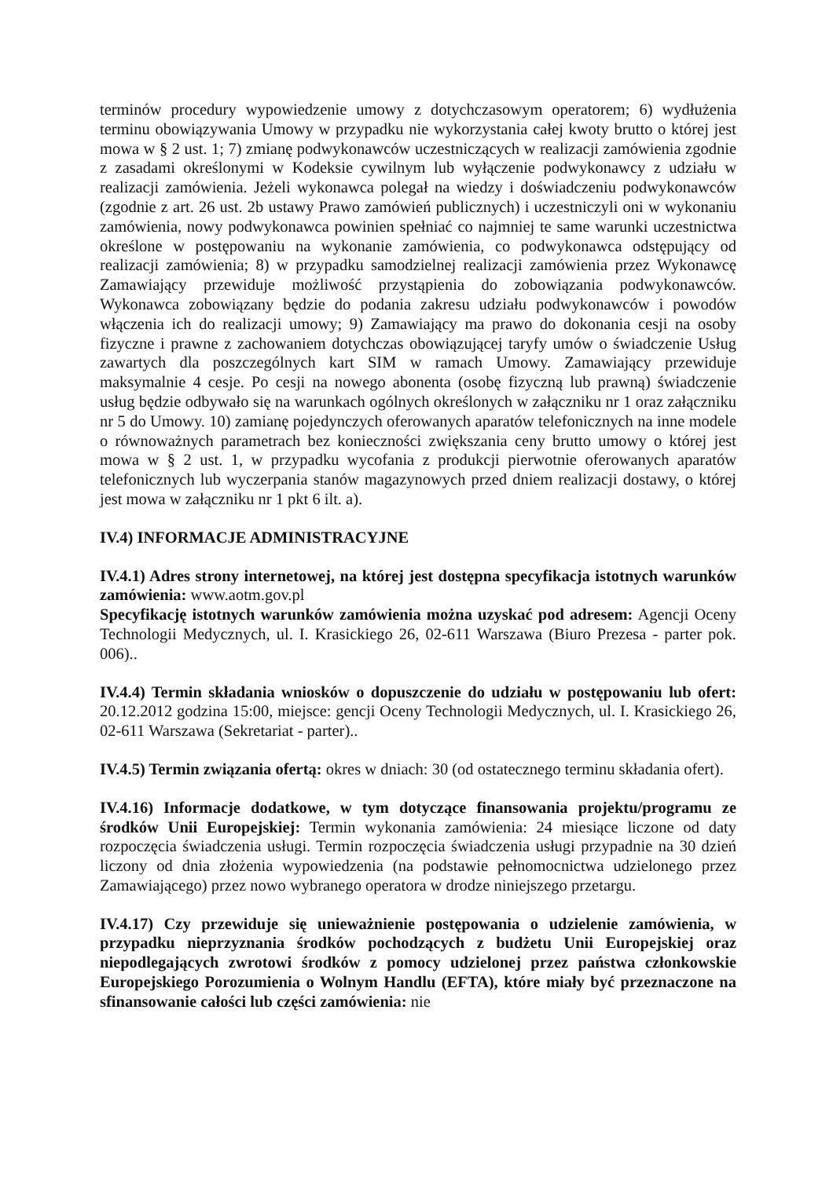terminów procedury wypowiedzenie umowy z dotychczasowym operatorem; 6) wydłużenia terminu obowiązywania Umowy w przypadku nie wykorzystania całej kwoty brutto o której jest mowa w § 2 ust. 1; 7) zmianę podwykonawców uczestniczących w realizacji zamówienia zgodnie z zasadami określonymi w Kodeksie cywilnym lub wyłączenie podwykonawcy z udziału w realizacji zamówienia. Jeżeli wykonawca polegał na wiedzy i doświadczeniu podwykonawców (zgodnie z art. 26 ust. 2b ustawy Prawo zamówień publicznych) i uczestniczyli oni w wykonaniu zamówienia, nowy podwykonawca powinien spełniać co najmniej te same warunki uczestnictwa określone w postępowaniu na wykonanie zamówienia, co podwykonawca odstępujący od realizacji zamówienia; 8) w przypadku samodzielnej realizacji zamówienia przez Wykonawcę Zamawiający przewiduje możliwość przystąpienia do zobowiązania podwykonawców. Wykonawca zobowiązany będzie do podania zakresu udziału podwykonawców i powodów włączenia ich do realizacji umowy; 9) Zamawiający ma prawo do dokonania cesji na osoby fizyczne i prawne z zachowaniem dotychczas obowiązującej taryfy umów o świadczenie Usług zawartych dla poszczególnych kart SIM w ramach Umowy. Zamawiający przewiduje maksymalnie 4 cesje. Po cesji na nowego abonenta (osobę fizyczną lub prawną) świadczenie usług będzie odbywało się na warunkach ogólnych określonych w załączniku nr 1 oraz załączniku nr 5 do Umowy. 10) zamianę pojedynczych oferowanych aparatów telefonicznych na inne modele o równoważnych parametrach bez konieczności zwiększania ceny brutto umowy o której jest mowa w § 2 ust. 1, w przypadku wycofania z produkcji pierwotnie oferowanych aparatów telefonicznych lub wyczerpania stanów magazynowych przed dniem realizacji dostawy, o której jest mowa w załączniku nr 1 pkt 6 ilt. a).
IV.4) INFORMACJE ADMINISTRACYJNE
IV.4.1) Adres strony internetowej, na której jest dostępna specyfikacja istotnych warunków zamówienia: www.aotm.gov.pl
Specyfikację istotnych warunków zamówienia można uzyskać pod adresem: Agencji Oceny Technologii Medycznych, ul. I. Krasickiego 26, 02-611 Warszawa (Biuro Prezesa - parter pok. 006)..
IV.4.4) Termin składania wniosków o dopuszczenie do udziału w postępowaniu lub ofert: 20.12.2012 godzina 15:00, miejsce: gencji Oceny Technologii Medycznych, ul. I. Krasickiego 26, 02-611 Warszawa (Sekretariat - parter)..
IV.4.5) Termin związania ofertą: okres w dniach: 30 (od ostatecznego terminu składania ofert).
IV.4.16) Informacje dodatkowe, w tym dotyczące finansowania projektu/programu ze środków Unii Europejskiej: Termin wykonania zamówienia: 24 miesiące liczone od daty rozpoczęcia świadczenia usługi. Termin rozpoczęcia świadczenia usługi przypadnie na 30 dzień liczony od dnia złożenia wypowiedzenia (na podstawie pełnomocnictwa udzielonego przez Zamawiającego) przez nowo wybranego operatora w drodze niniejszego przetargu.
IV.4.17) Czy przewiduje się unieważnienie postępowania o udzielenie zamówienia, w przypadku nieprzyznania środków pochodzących z budżetu Unii Europejskiej oraz niepodlegających zwrotowi środków z pomocy udzielonej przez państwa członkowskie Europejskiego Porozumienia o Wolnym Handlu (EFTA), które miały być przeznaczone na sfinansowanie całości lub części zamówienia: nie